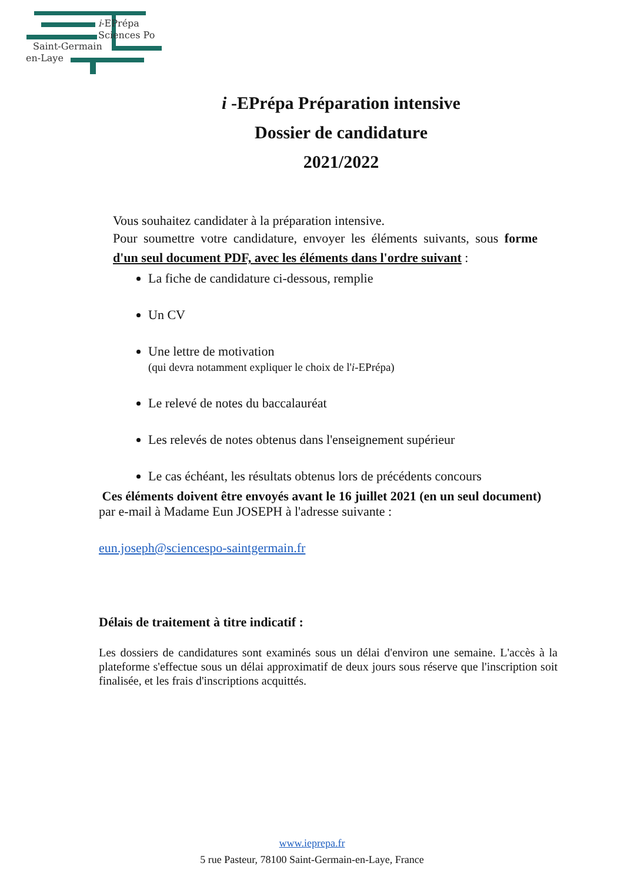i-EPrépa
Sciences Po
Saint-Germain
en-Laye
i -EPrépa Préparation intensive
Dossier de candidature
2021/2022
Vous souhaitez candidater à la préparation intensive.
Pour soumettre votre candidature, envoyer les éléments suivants, sous forme d'un seul document PDF, avec les éléments dans l'ordre suivant :
La fiche de candidature ci-dessous, remplie
Un CV
Une lettre de motivation
(qui devra notamment expliquer le choix de l'i-EPrépa)
Le relevé de notes du baccalauréat
Les relevés de notes obtenus dans l'enseignement supérieur
Le cas échéant, les résultats obtenus lors de précédents concours
Ces éléments doivent être envoyés avant le 16 juillet 2021 (en un seul document) par e-mail à Madame Eun JOSEPH à l'adresse suivante :
eun.joseph@sciencespo-saintgermain.fr
Délais de traitement à titre indicatif :
Les dossiers de candidatures sont examinés sous un délai d'environ une semaine. L'accès à la plateforme s'effectue sous un délai approximatif de deux jours sous réserve que l'inscription soit finalisée, et les frais d'inscriptions acquittés.
www.ieprepa.fr
5 rue Pasteur, 78100 Saint-Germain-en-Laye, France